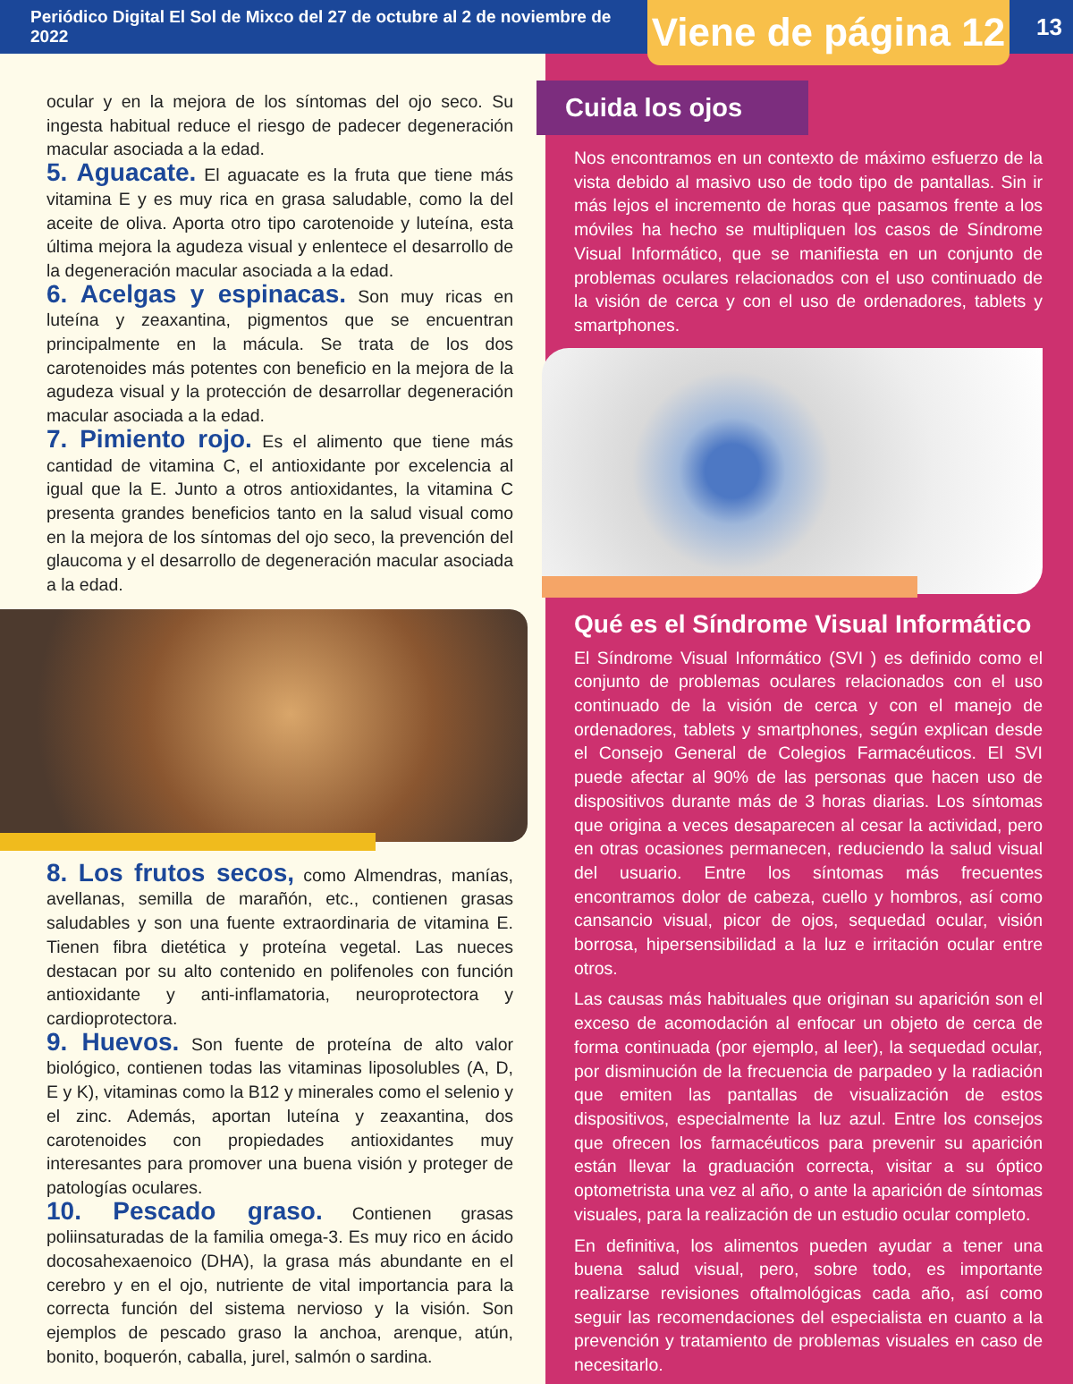Periódico Digital El Sol de Mixco del 27 de octubre al 2 de noviembre de 2022
Viene de página 12
13
ocular y en la mejora de los síntomas del ojo seco. Su ingesta habitual reduce el riesgo de padecer degeneración macular asociada a la edad.
5. Aguacate. El aguacate es la fruta que tiene más vitamina E y es muy rica en grasa saludable, como la del aceite de oliva. Aporta otro tipo carotenoide y luteína, esta última mejora la agudeza visual y enlentece el desarrollo de la degeneración macular asociada a la edad.
6. Acelgas y espinacas. Son muy ricas en luteína y zeaxantina, pigmentos que se encuentran principalmente en la mácula. Se trata de los dos carotenoides más potentes con beneficio en la mejora de la agudeza visual y la protección de desarrollar degeneración macular asociada a la edad.
7. Pimiento rojo. Es el alimento que tiene más cantidad de vitamina C, el antioxidante por excelencia al igual que la E. Junto a otros antioxidantes, la vitamina C presenta grandes beneficios tanto en la salud visual como en la mejora de los síntomas del ojo seco, la prevención del glaucoma y el desarrollo de degeneración macular asociada a la edad.
8. Los frutos secos, como Almendras, manías, avellanas, semilla de marañón, etc., contienen grasas saludables y son una fuente extraordinaria de vitamina E. Tienen fibra dietética y proteína vegetal. Las nueces destacan por su alto contenido en polifenoles con función antioxidante y anti-inflamatoria, neuroprotectora y cardioprotectora.
9. Huevos. Son fuente de proteína de alto valor biológico, contienen todas las vitaminas liposolubles (A, D, E y K), vitaminas como la B12 y minerales como el selenio y el zinc. Además, aportan luteína y zeaxantina, dos carotenoides con propiedades antioxidantes muy interesantes para promover una buena visión y proteger de patologías oculares.
10. Pescado graso. Contienen grasas poliinsaturadas de la familia omega-3. Es muy rico en ácido docosahexaenoico (DHA), la grasa más abundante en el cerebro y en el ojo, nutriente de vital importancia para la correcta función del sistema nervioso y la visión. Son ejemplos de pescado graso la anchoa, arenque, atún, bonito, boquerón, caballa, jurel, salmón o sardina.
Cuida los ojos
Nos encontramos en un contexto de máximo esfuerzo de la vista debido al masivo uso de todo tipo de pantallas. Sin ir más lejos el incremento de horas que pasamos frente a los móviles ha hecho se multipliquen los casos de Síndrome Visual Informático, que se manifiesta en un conjunto de problemas oculares relacionados con el uso continuado de la visión de cerca y con el uso de ordenadores, tablets y smartphones.
Qué es el Síndrome Visual Informático
El Síndrome Visual Informático (SVI ) es definido como el conjunto de problemas oculares relacionados con el uso continuado de la visión de cerca y con el manejo de ordenadores, tablets y smartphones, según explican desde el Consejo General de Colegios Farmacéuticos. El SVI puede afectar al 90% de las personas que hacen uso de dispositivos durante más de 3 horas diarias. Los síntomas que origina a veces desaparecen al cesar la actividad, pero en otras ocasiones permanecen, reduciendo la salud visual del usuario. Entre los síntomas más frecuentes encontramos dolor de cabeza, cuello y hombros, así como cansancio visual, picor de ojos, sequedad ocular, visión borrosa, hipersensibilidad a la luz e irritación ocular entre otros.
Las causas más habituales que originan su aparición son el exceso de acomodación al enfocar un objeto de cerca de forma continuada (por ejemplo, al leer), la sequedad ocular, por disminución de la frecuencia de parpadeo y la radiación que emiten las pantallas de visualización de estos dispositivos, especialmente la luz azul. Entre los consejos que ofrecen los farmacéuticos para prevenir su aparición están llevar la graduación correcta, visitar a su óptico optometrista una vez al año, o ante la aparición de síntomas visuales, para la realización de un estudio ocular completo.
En definitiva, los alimentos pueden ayudar a tener una buena salud visual, pero, sobre todo, es importante realizarse revisiones oftalmológicas cada año, así como seguir las recomendaciones del especialista en cuanto a la prevención y tratamiento de problemas visuales en caso de necesitarlo.